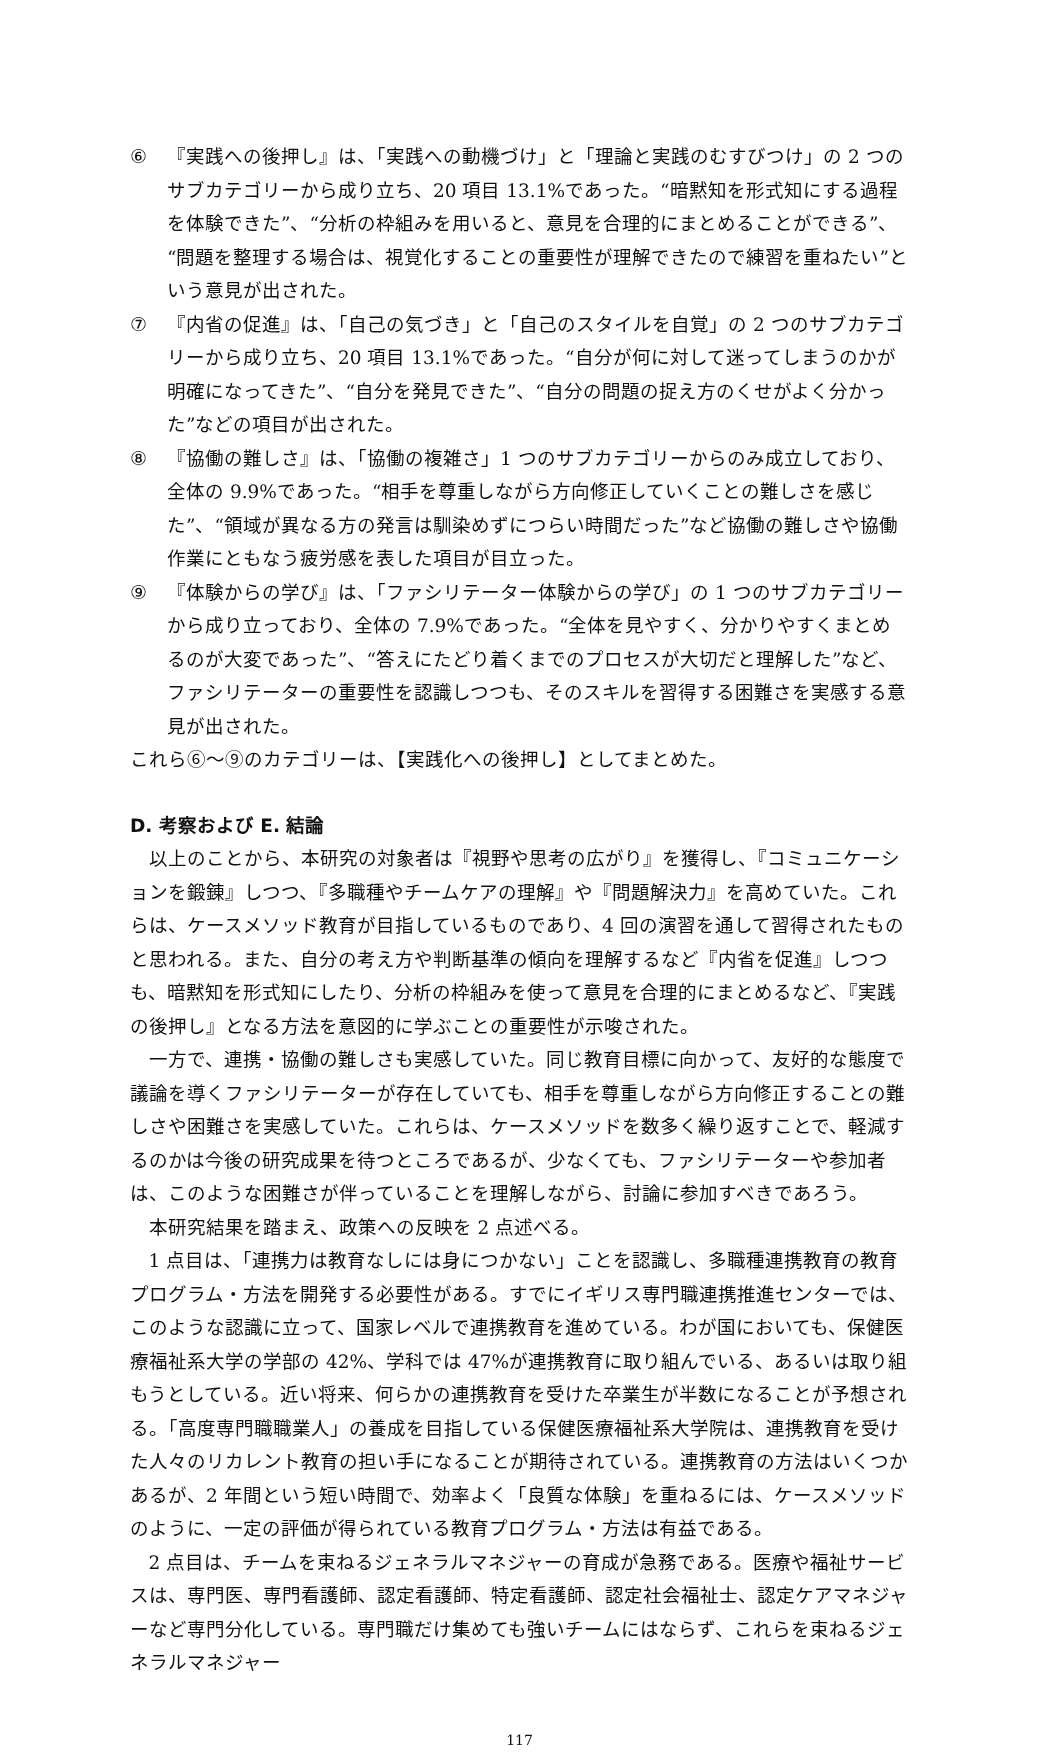⑥ 『実践への後押し』は、「実践への動機づけ」と「理論と実践のむすびつけ」の 2 つのサブカテゴリーから成り立ち、20 項目 13.1%であった。“暗黙知を形式知にする過程を体験できた”、“分析の枠組みを用いると、意見を合理的にまとめることができる”、“問題を整理する場合は、視覚化することの重要性が理解できたので練習を重ねたい”という意見が出された。
⑦ 『内省の促進』は、「自己の気づき」と「自己のスタイルを自覚」の 2 つのサブカテゴリーから成り立ち、20 項目 13.1%であった。“自分が何に対して迷ってしまうのかが明確になってきた”、“自分を発見できた”、“自分の問題の捉え方のくせがよく分かった”などの項目が出された。
⑧ 『協働の難しさ』は、「協働の複雑さ」1 つのサブカテゴリーからのみ成立しており、全体の 9.9%であった。“相手を尊重しながら方向修正していくことの難しさを感じた”、“領域が異なる方の発言は馴染めずにつらい時間だった”など協働の難しさや協働作業にともなう疲労感を表した項目が目立った。
⑨ 『体験からの学び』は、「ファシリテーター体験からの学び」の 1 つのサブカテゴリーから成り立っており、全体の 7.9%であった。“全体を見やすく、分かりやすくまとめるのが大変であった”、“答えにたどり着くまでのプロセスが大切だと理解した”など、ファシリテーターの重要性を認識しつつも、そのスキルを習得する困難さを実感する意見が出された。
これら⑥～⑨のカテゴリーは、【実践化への後押し】としてまとめた。
D. 考察および E. 結論
以上のことから、本研究の対象者は『視野や思考の広がり』を獲得し、『コミュニケーションを鍛錬』しつつ、『多職種やチームケアの理解』や『問題解決力』を高めていた。これらは、ケースメソッド教育が目指しているものであり、4 回の演習を通して習得されたものと思われる。また、自分の考え方や判断基準の傾向を理解するなど『内省を促進』しつつも、暗黙知を形式知にしたり、分析の枠組みを使って意見を合理的にまとめるなど、『実践の後押し』となる方法を意図的に学ぶことの重要性が示唆された。
一方で、連携・協働の難しさも実感していた。同じ教育目標に向かって、友好的な態度で議論を導くファシリテーターが存在していても、相手を尊重しながら方向修正することの難しさや困難さを実感していた。これらは、ケースメソッドを数多く繰り返すことで、軽減するのかは今後の研究成果を待つところであるが、少なくても、ファシリテーターや参加者は、このような困難さが伴っていることを理解しながら、討論に参加すべきであろう。
本研究結果を踏まえ、政策への反映を 2 点述べる。
1 点目は、「連携力は教育なしには身につかない」ことを認識し、多職種連携教育の教育プログラム・方法を開発する必要性がある。すでにイギリス専門職連携推進センターでは、このような認識に立って、国家レベルで連携教育を進めている。わが国においても、保健医療福祉系大学の学部の 42%、学科では 47%が連携教育に取り組んでいる、あるいは取り組もうとしている。近い将来、何らかの連携教育を受けた卒業生が半数になることが予想される。「高度専門職職業人」の養成を目指している保健医療福祉系大学院は、連携教育を受けた人々のリカレント教育の担い手になることが期待されている。連携教育の方法はいくつかあるが、2 年間という短い時間で、効率よく「良質な体験」を重ねるには、ケースメソッドのように、一定の評価が得られている教育プログラム・方法は有益である。
2 点目は、チームを束ねるジェネラルマネジャーの育成が急務である。医療や福祉サービスは、専門医、専門看護師、認定看護師、特定看護師、認定社会福祉士、認定ケアマネジャーなど専門分化している。専門職だけ集めても強いチームにはならず、これらを束ねるジェネラルマネジャー
117